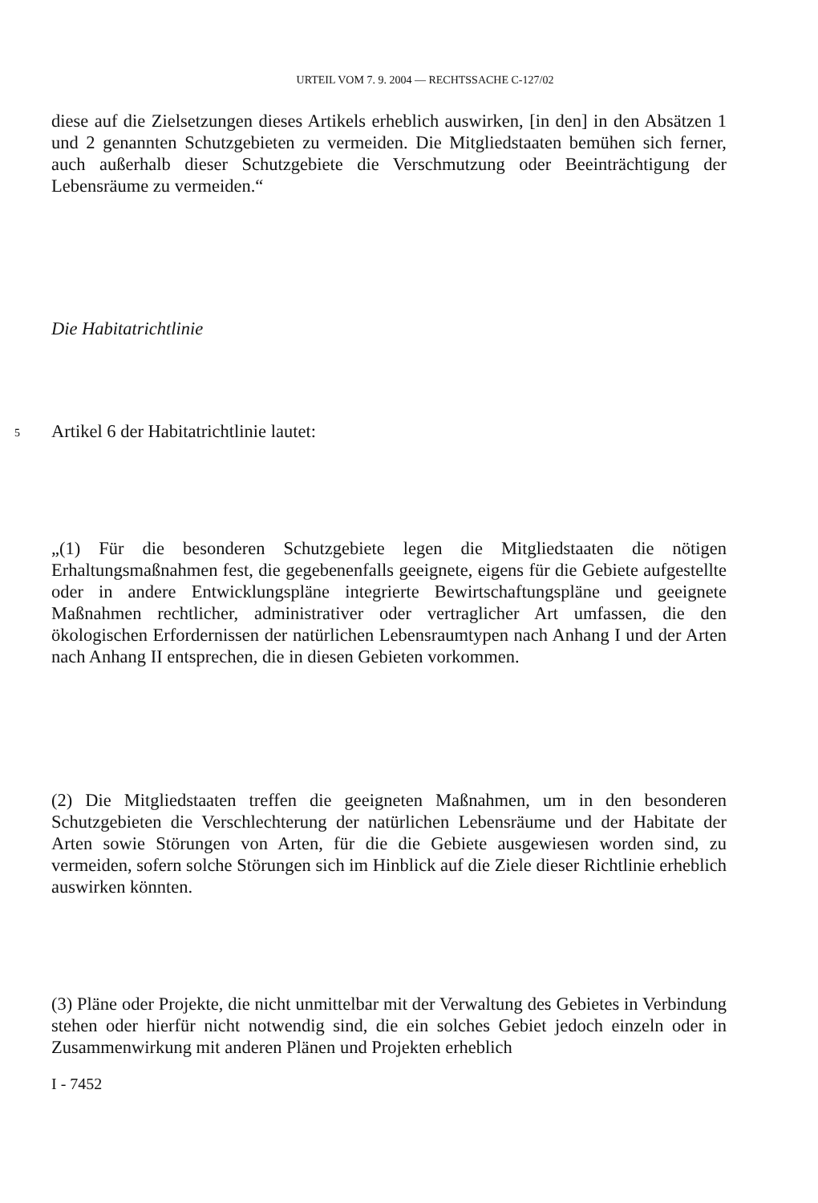URTEIL VOM 7. 9. 2004 — RECHTSSACHE C-127/02
diese auf die Zielsetzungen dieses Artikels erheblich auswirken, [in den] in den Absätzen 1 und 2 genannten Schutzgebieten zu vermeiden. Die Mitgliedstaaten bemühen sich ferner, auch außerhalb dieser Schutzgebiete die Verschmutzung oder Beeinträchtigung der Lebensräume zu vermeiden.“
Die Habitatrichtlinie
5 Artikel 6 der Habitatrichtlinie lautet:
„(1) Für die besonderen Schutzgebiete legen die Mitgliedstaaten die nötigen Erhaltungsmaßnahmen fest, die gegebenenfalls geeignete, eigens für die Gebiete aufgestellte oder in andere Entwicklungspläne integrierte Bewirtschaftungspläne und geeignete Maßnahmen rechtlicher, administrativer oder vertraglicher Art umfassen, die den ökologischen Erfordernissen der natürlichen Lebensraumtypen nach Anhang I und der Arten nach Anhang II entsprechen, die in diesen Gebieten vorkommen.
(2) Die Mitgliedstaaten treffen die geeigneten Maßnahmen, um in den besonderen Schutzgebieten die Verschlechterung der natürlichen Lebensräume und der Habitate der Arten sowie Störungen von Arten, für die die Gebiete ausgewiesen worden sind, zu vermeiden, sofern solche Störungen sich im Hinblick auf die Ziele dieser Richtlinie erheblich auswirken könnten.
(3) Pläne oder Projekte, die nicht unmittelbar mit der Verwaltung des Gebietes in Verbindung stehen oder hierfür nicht notwendig sind, die ein solches Gebiet jedoch einzeln oder in Zusammenwirkung mit anderen Plänen und Projekten erheblich
I - 7452